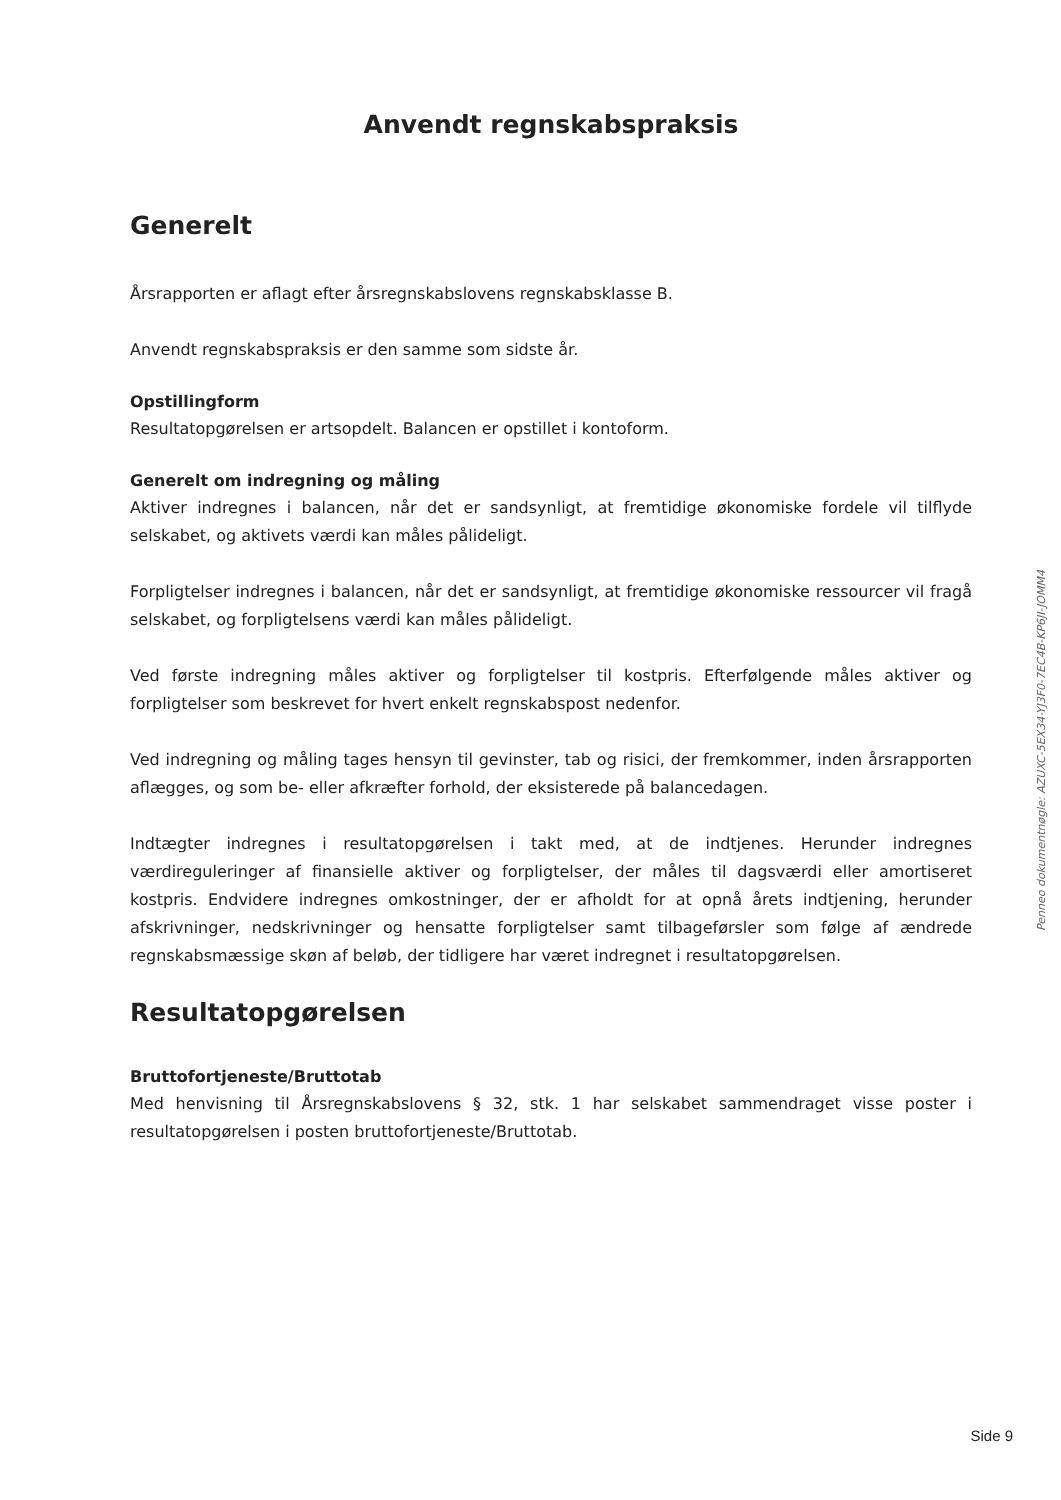Anvendt regnskabspraksis
Generelt
Årsrapporten er aflagt efter årsregnskabslovens regnskabsklasse B.
Anvendt regnskabspraksis er den samme som sidste år.
Opstillingform
Resultatopgørelsen er artsopdelt. Balancen er opstillet i kontoform.
Generelt om indregning og måling
Aktiver indregnes i balancen, når det er sandsynligt, at fremtidige økonomiske fordele vil tilflyde selskabet, og aktivets værdi kan måles pålideligt.
Forpligtelser indregnes i balancen, når det er sandsynligt, at fremtidige økonomiske ressourcer vil fragå selskabet, og forpligtelsens værdi kan måles pålideligt.
Ved første indregning måles aktiver og forpligtelser til kostpris. Efterfølgende måles aktiver og forpligtelser som beskrevet for hvert enkelt regnskabspost nedenfor.
Ved indregning og måling tages hensyn til gevinster, tab og risici, der fremkommer, inden årsrapporten aflægges, og som be- eller afkræfter forhold, der eksisterede på balancedagen.
Indtægter indregnes i resultatopgørelsen i takt med, at de indtjenes. Herunder indregnes værdireguleringer af finansielle aktiver og forpligtelser, der måles til dagsværdi eller amortiseret kostpris. Endvidere indregnes omkostninger, der er afholdt for at opnå årets indtjening, herunder afskrivninger, nedskrivninger og hensatte forpligtelser samt tilbageførsler som følge af ændrede regnskabsmæssige skøn af beløb, der tidligere har været indregnet i resultatopgørelsen.
Resultatopgørelsen
Bruttofortjeneste/Bruttotab
Med henvisning til Årsregnskabslovens § 32, stk. 1 har selskabet sammendraget visse poster i resultatopgørelsen i posten bruttofortjeneste/Bruttotab.
Penneo dokumentnøgle: AZUXC-5EX34-YJ3F0-7EC4B-KP6JI-JOMM4
Side 9